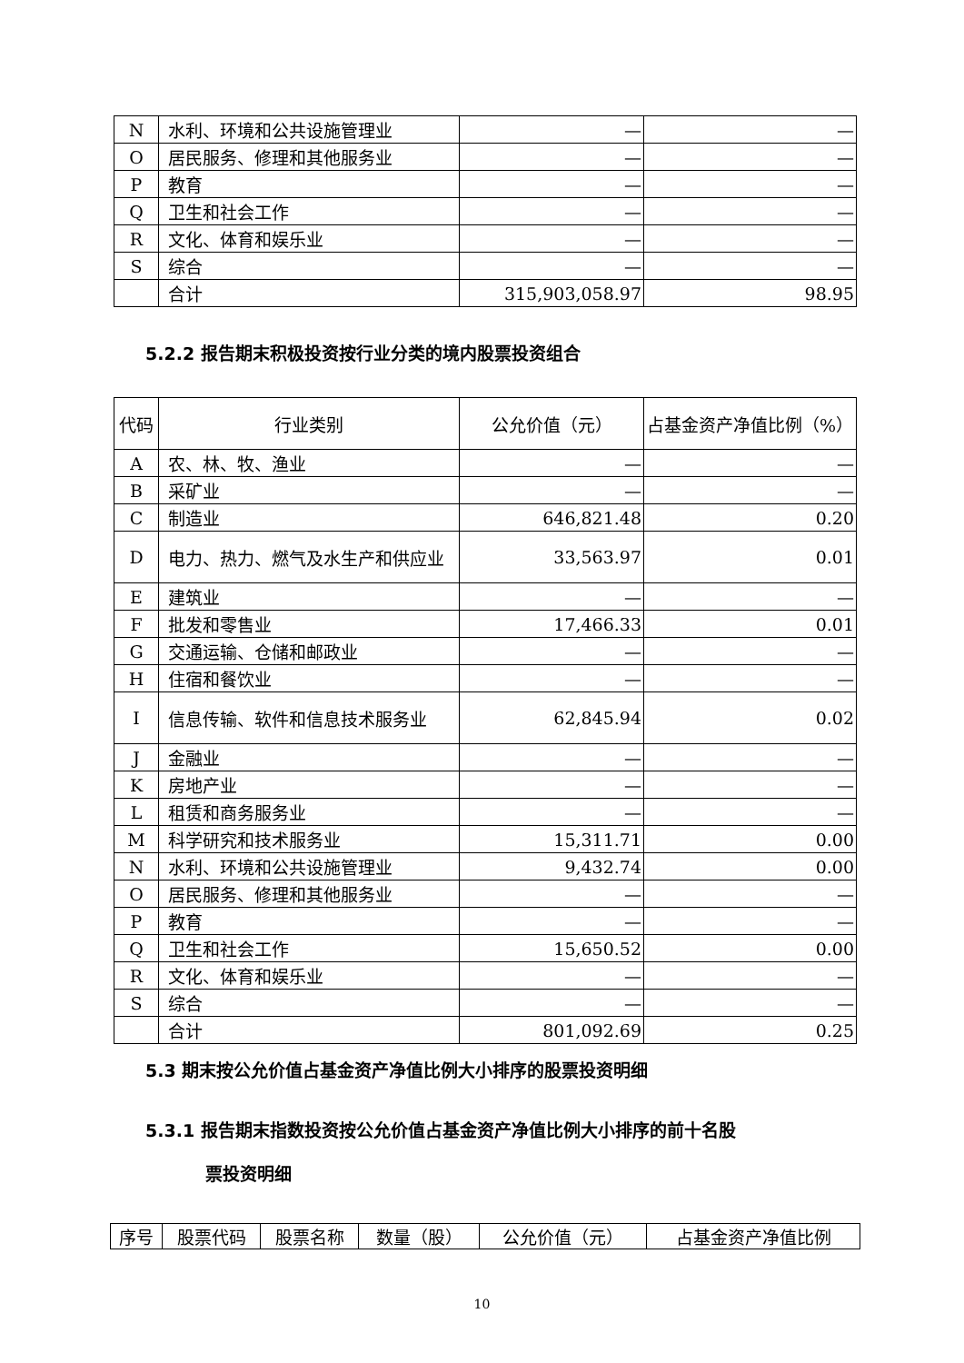| N | 水利、环境和公共设施管理业 | — | — |
| O | 居民服务、修理和其他服务业 | — | — |
| P | 教育 | — | — |
| Q | 卫生和社会工作 | — | — |
| R | 文化、体育和娱乐业 | — | — |
| S | 综合 | — | — |
| | 合计 | 315,903,058.97 | 98.95 |
5.2.2 报告期末积极投资按行业分类的境内股票投资组合
| 代码 | 行业类别 | 公允价值（元） | 占基金资产净值比例（%） |
| --- | --- | --- | --- |
| A | 农、林、牧、渔业 | — | — |
| B | 采矿业 | — | — |
| C | 制造业 | 646,821.48 | 0.20 |
| D | 电力、热力、燃气及水生产和供应业 | 33,563.97 | 0.01 |
| E | 建筑业 | — | — |
| F | 批发和零售业 | 17,466.33 | 0.01 |
| G | 交通运输、仓储和邮政业 | — | — |
| H | 住宿和餐饮业 | — | — |
| I | 信息传输、软件和信息技术服务业 | 62,845.94 | 0.02 |
| J | 金融业 | — | — |
| K | 房地产业 | — | — |
| L | 租赁和商务服务业 | — | — |
| M | 科学研究和技术服务业 | 15,311.71 | 0.00 |
| N | 水利、环境和公共设施管理业 | 9,432.74 | 0.00 |
| O | 居民服务、修理和其他服务业 | — | — |
| P | 教育 | — | — |
| Q | 卫生和社会工作 | 15,650.52 | 0.00 |
| R | 文化、体育和娱乐业 | — | — |
| S | 综合 | — | — |
| | 合计 | 801,092.69 | 0.25 |
5.3 期末按公允价值占基金资产净值比例大小排序的股票投资明细
5.3.1 报告期末指数投资按公允价值占基金资产净值比例大小排序的前十名股
票投资明细
| 序号 | 股票代码 | 股票名称 | 数量（股） | 公允价值（元） | 占基金资产净值比例 |
10